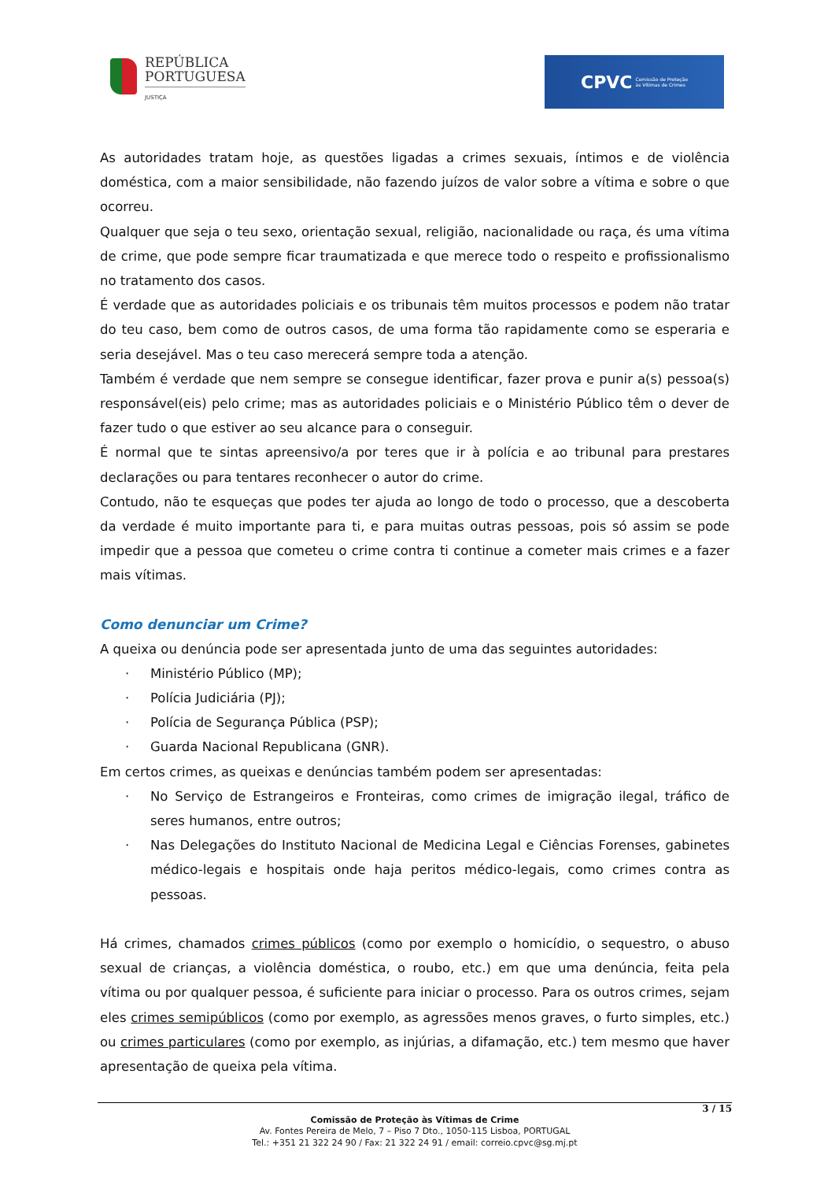REPÚBLICA
PORTUGUESA
JUSTIÇA
CPVC
Comissão de Proteção
às Vítimas de Crimes
As autoridades tratam hoje, as questões ligadas a crimes sexuais, íntimos e de violência doméstica, com a maior sensibilidade, não fazendo juízos de valor sobre a vítima e sobre o que ocorreu.
Qualquer que seja o teu sexo, orientação sexual, religião, nacionalidade ou raça, és uma vítima de crime, que pode sempre ficar traumatizada e que merece todo o respeito e profissionalismo no tratamento dos casos.
É verdade que as autoridades policiais e os tribunais têm muitos processos e podem não tratar do teu caso, bem como de outros casos, de uma forma tão rapidamente como se esperaria e seria desejável. Mas o teu caso merecerá sempre toda a atenção.
Também é verdade que nem sempre se consegue identificar, fazer prova e punir a(s) pessoa(s) responsável(eis) pelo crime; mas as autoridades policiais e o Ministério Público têm o dever de fazer tudo o que estiver ao seu alcance para o conseguir.
É normal que te sintas apreensivo/a por teres que ir à polícia e ao tribunal para prestares declarações ou para tentares reconhecer o autor do crime.
Contudo, não te esqueças que podes ter ajuda ao longo de todo o processo, que a descoberta da verdade é muito importante para ti, e para muitas outras pessoas, pois só assim se pode impedir que a pessoa que cometeu o crime contra ti continue a cometer mais crimes e a fazer mais vítimas.
Como denunciar um Crime?
A queixa ou denúncia pode ser apresentada junto de uma das seguintes autoridades:
· Ministério Público (MP);
· Polícia Judiciária (PJ);
· Polícia de Segurança Pública (PSP);
· Guarda Nacional Republicana (GNR).
Em certos crimes, as queixas e denúncias também podem ser apresentadas:
· No Serviço de Estrangeiros e Fronteiras, como crimes de imigração ilegal, tráfico de seres humanos, entre outros;
· Nas Delegações do Instituto Nacional de Medicina Legal e Ciências Forenses, gabinetes médico-legais e hospitais onde haja peritos médico-legais, como crimes contra as pessoas.
Há crimes, chamados crimes públicos (como por exemplo o homicídio, o sequestro, o abuso sexual de crianças, a violência doméstica, o roubo, etc.) em que uma denúncia, feita pela vítima ou por qualquer pessoa, é suficiente para iniciar o processo. Para os outros crimes, sejam eles crimes semipúblicos (como por exemplo, as agressões menos graves, o furto simples, etc.) ou crimes particulares (como por exemplo, as injúrias, a difamação, etc.) tem mesmo que haver apresentação de queixa pela vítima.
3 / 15
Comissão de Proteção às Vítimas de Crime
Av. Fontes Pereira de Melo, 7 – Piso 7 Dto., 1050-115 Lisboa, PORTUGAL
Tel.: +351 21 322 24 90 / Fax: 21 322 24 91 / email: correio.cpvc@sg.mj.pt